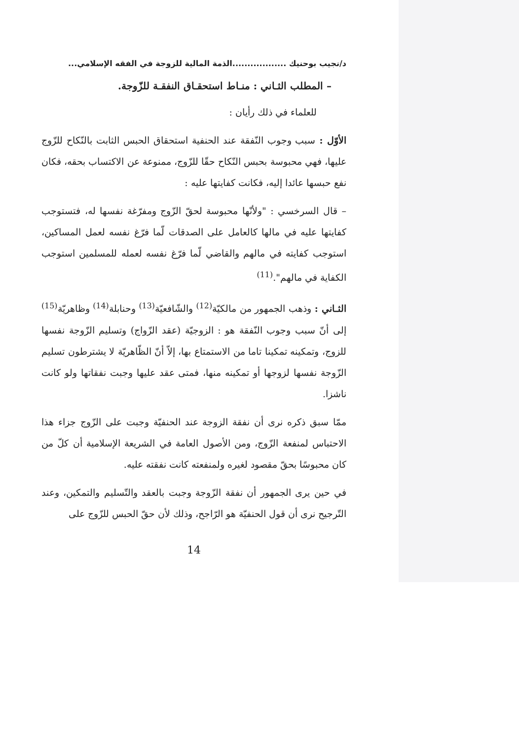د/نجيب بوحنيك ..................الذمة المالية للزوجة في الفقه الإسلامي...
– المطلب الثـاني : منـاط استحقـاق النفقـة للزّوجة.
للعلماء في ذلك رأيان :
الأوّل : سبب وجوب النّفقة عند الحنفية استحقاق الحبس الثابت بالنّكاح للزّوج عليها، فهي محبوسة بحبس النّكاح حقّا للزّوج، ممنوعة عن الاكتساب بحقه، فكان نفع حبسها عائدا إليه، فكانت كفايتها عليه :
– قال السرخسي : "ولأنّها محبوسة لحقّ الزّوج ومفرّغة نفسها له، فتستوجب كفايتها عليه في مالها كالعامل على الصدقات لّما فرّغ نفسه لعمل المساكين، استوجب كفايته في مالهم والقاضي لّما فرّغ نفسه لعمله للمسلمين استوجب الكفاية في مالهم".<sup>(11)</sup>
الثـاني : وذهب الجمهور من مالكيّة<sup>(12)</sup> والشّافعيّة<sup>(13)</sup> وحنابلة<sup>(14)</sup> وظاهريّة<sup>(15)</sup> إلى أنّ سبب وجوب النّفقة هو : الزوجيّة (عقد الزّواج) وتسليم الزّوجة نفسها للزوج، وتمكينه تمكينا تاما من الاستمتاع بها، إلاّ أنّ الظّاهريّة لا يشترطون تسليم الزّوجة نفسها لزوجها أو تمكينه منها، فمتى عقد عليها وجبت نفقاتها ولو كانت ناشزا.
ممّا سبق ذكره نرى أن نفقة الزوجة عند الحنفيّة وجبت على الزّوج جزاء هذا الاحتباس لمنفعة الزّوج، ومن الأصول العامة في الشريعة الإسلامية أن كلّ من كان محبوسًا بحقّ مقصود لغيره ولمنفعته كانت نفقته عليه.
في حين يرى الجمهور أن نفقة الزّوجة وجبت بالعقد والتّسليم والتمكين، وعند التّرجيح نرى أن قول الحنفيّة هو الرّاجح، وذلك لأن حقّ الحبس للزّوج على
14